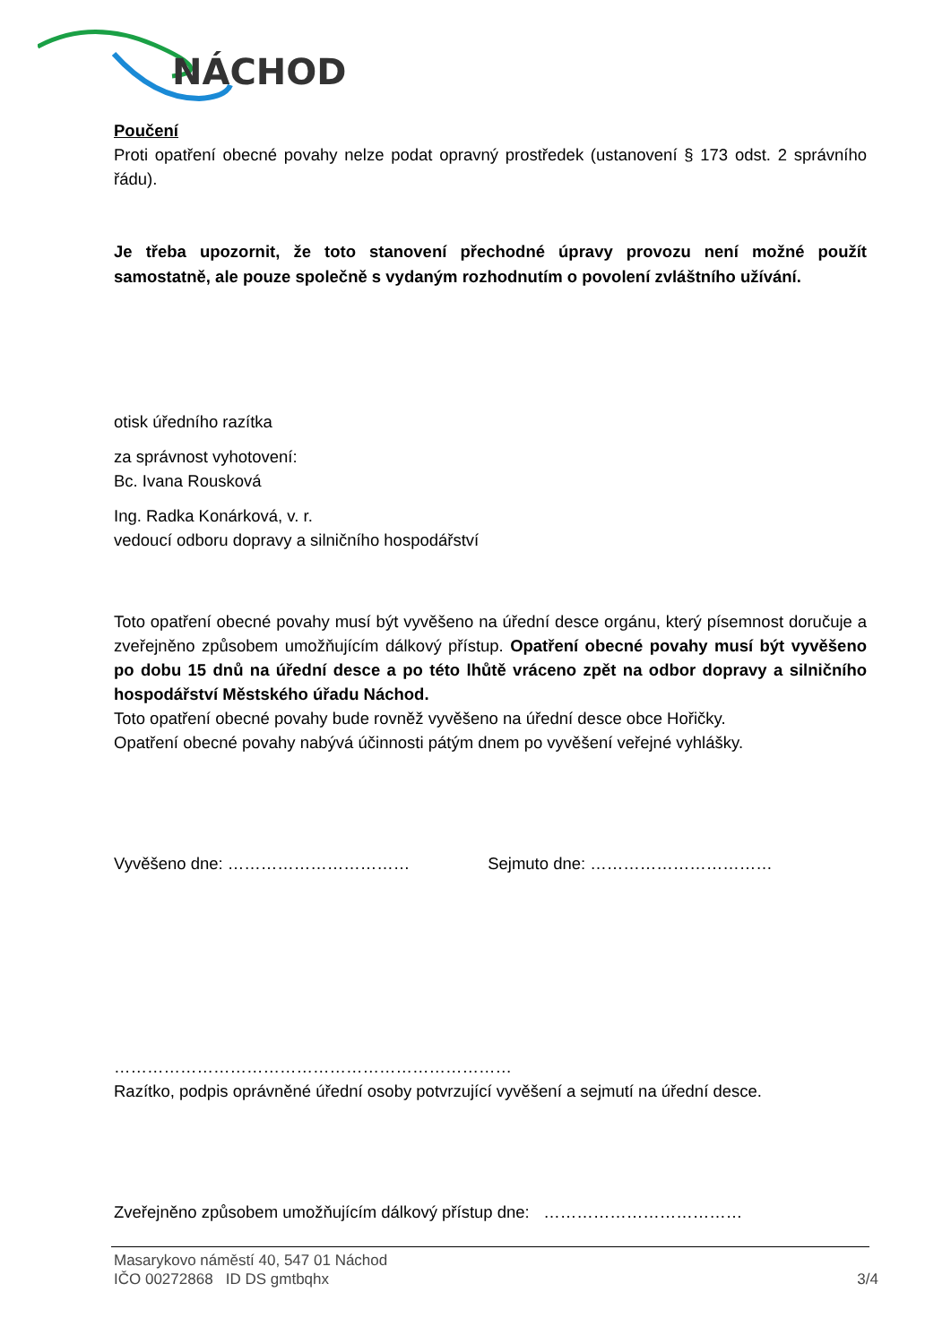NÁCHOD
Poučení
Proti opatření obecné povahy nelze podat opravný prostředek (ustanovení § 173 odst. 2 správního řádu).
Je třeba upozornit, že toto stanovení přechodné úpravy provozu není možné použít samostatně, ale pouze společně s vydaným rozhodnutím o povolení zvláštního užívání.
otisk úředního razítka
za správnost vyhotovení:
Bc. Ivana Rousková
Ing. Radka Konárková, v. r.
vedoucí odboru dopravy a silničního hospodářství
Toto opatření obecné povahy musí být vyvěšeno na úřední desce orgánu, který písemnost doručuje a zveřejněno způsobem umožňujícím dálkový přístup. Opatření obecné povahy musí být vyvěšeno po dobu 15 dnů na úřední desce a po této lhůtě vráceno zpět na odbor dopravy a silničního hospodářství Městského úřadu Náchod.
Toto opatření obecné povahy bude rovněž vyvěšeno na úřední desce obce Hořičky.
Opatření obecné povahy nabývá účinnosti pátým dnem po vyvěšení veřejné vyhlášky.
Vyvěšeno dne: …………………………… Sejmuto dne: ……………………………
………………………………………………………………
Razítko, podpis oprávněné úřední osoby potvrzující vyvěšení a sejmutí na úřední desce.
Zveřejněno způsobem umožňujícím dálkový přístup dne: ………………………………
Masarykovo náměstí 40, 547 01 Náchod
IČO 00272868 ID DS gmtbqhx 3/4